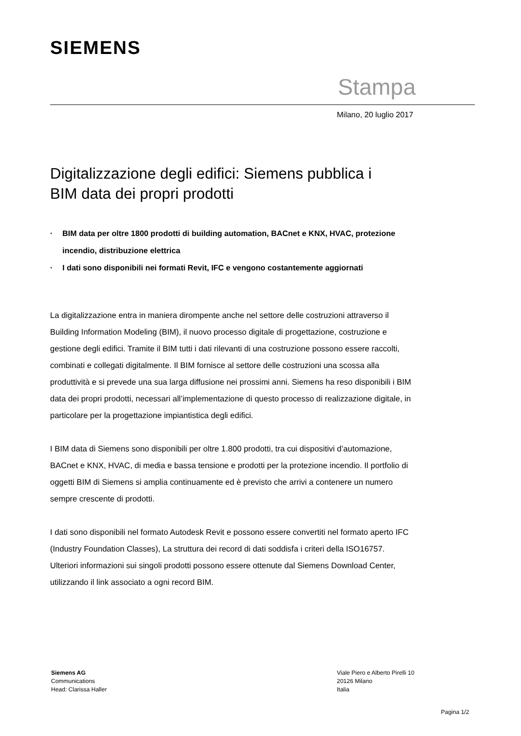SIEMENS
Stampa
Milano, 20 luglio 2017
Digitalizzazione degli edifici: Siemens pubblica i BIM data dei propri prodotti
· BIM data per oltre 1800 prodotti di building automation, BACnet e KNX, HVAC, protezione incendio, distribuzione elettrica
· I dati sono disponibili nei formati Revit, IFC e vengono costantemente aggiornati
La digitalizzazione entra in maniera dirompente anche nel settore delle costruzioni attraverso il Building Information Modeling (BIM), il nuovo processo digitale di progettazione, costruzione e gestione degli edifici. Tramite il BIM tutti i dati rilevanti di una costruzione possono essere raccolti, combinati e collegati digitalmente. Il BIM fornisce al settore delle costruzioni una scossa alla produttività e si prevede una sua larga diffusione nei prossimi anni. Siemens ha reso disponibili i BIM data dei propri prodotti, necessari all’implementazione di questo processo di realizzazione digitale, in particolare per la progettazione impiantistica degli edifici.
I BIM data di Siemens sono disponibili per oltre 1.800 prodotti, tra cui dispositivi d’automazione, BACnet e KNX, HVAC, di media e bassa tensione e prodotti per la protezione incendio. Il portfolio di oggetti BIM di Siemens si amplia continuamente ed è previsto che arrivi a contenere un numero sempre crescente di prodotti.
I dati sono disponibili nel formato Autodesk Revit e possono essere convertiti nel formato aperto IFC (Industry Foundation Classes), La struttura dei record di dati soddisfa i criteri della ISO16757. Ulteriori informazioni sui singoli prodotti possono essere ottenute dal Siemens Download Center, utilizzando il link associato a ogni record BIM.
Siemens AG
Communications
Head: Clarissa Haller
Viale Piero e Alberto Pirelli 10
20126 Milano
Italia
Pagina 1/2